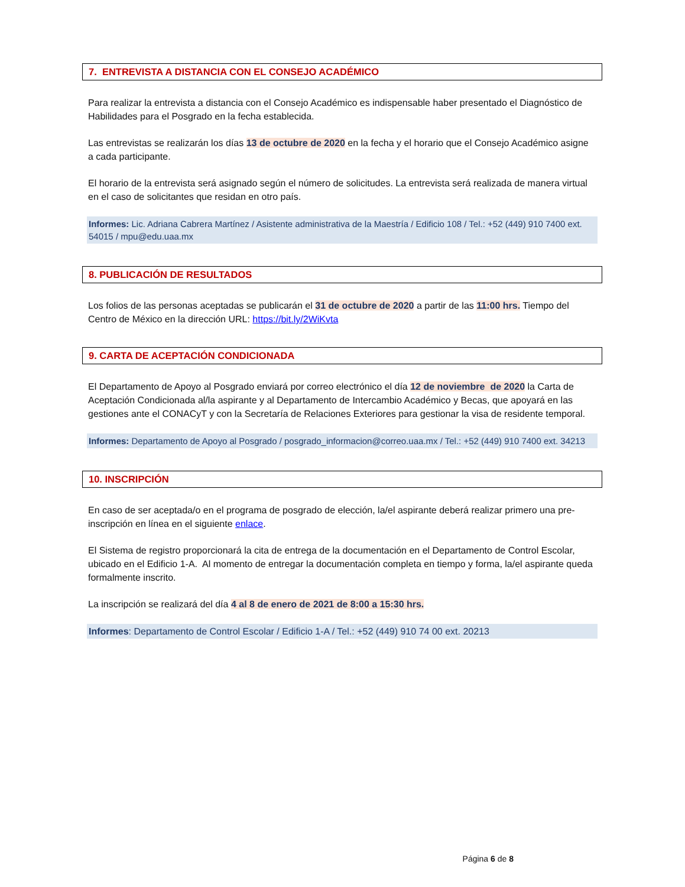7. ENTREVISTA A DISTANCIA CON EL CONSEJO ACADÉMICO
Para realizar la entrevista a distancia con el Consejo Académico es indispensable haber presentado el Diagnóstico de Habilidades para el Posgrado en la fecha establecida.
Las entrevistas se realizarán los días 13 de octubre de 2020 en la fecha y el horario que el Consejo Académico asigne a cada participante.
El horario de la entrevista será asignado según el número de solicitudes. La entrevista será realizada de manera virtual en el caso de solicitantes que residan en otro país.
Informes: Lic. Adriana Cabrera Martínez / Asistente administrativa de la Maestría / Edificio 108 / Tel.: +52 (449) 910 7400 ext. 54015 / mpu@edu.uaa.mx
8. PUBLICACIÓN DE RESULTADOS
Los folios de las personas aceptadas se publicarán el 31 de octubre de 2020 a partir de las 11:00 hrs. Tiempo del Centro de México en la dirección URL: https://bit.ly/2WiKvta
9. CARTA DE ACEPTACIÓN CONDICIONADA
El Departamento de Apoyo al Posgrado enviará por correo electrónico el día 12 de noviembre de 2020 la Carta de Aceptación Condicionada al/la aspirante y al Departamento de Intercambio Académico y Becas, que apoyará en las gestiones ante el CONACyT y con la Secretaría de Relaciones Exteriores para gestionar la visa de residente temporal.
Informes: Departamento de Apoyo al Posgrado / posgrado_informacion@correo.uaa.mx / Tel.: +52 (449) 910 7400 ext. 34213
10. INSCRIPCIÓN
En caso de ser aceptada/o en el programa de posgrado de elección, la/el aspirante deberá realizar primero una pre-inscripción en línea en el siguiente enlace.
El Sistema de registro proporcionará la cita de entrega de la documentación en el Departamento de Control Escolar, ubicado en el Edificio 1-A. Al momento de entregar la documentación completa en tiempo y forma, la/el aspirante queda formalmente inscrito.
La inscripción se realizará del día 4 al 8 de enero de 2021 de 8:00 a 15:30 hrs.
Informes: Departamento de Control Escolar / Edificio 1-A / Tel.: +52 (449) 910 74 00 ext. 20213
Página 6 de 8